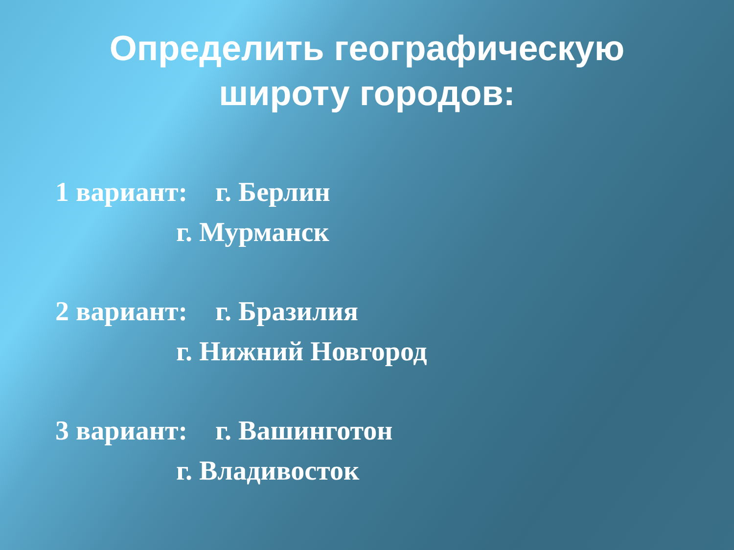Определить географическую
широту городов:
1 вариант: г. Берлин
г. Мурманск
2 вариант: г. Бразилия
г. Нижний Новгород
3 вариант: г. Вашинготон
г. Владивосток